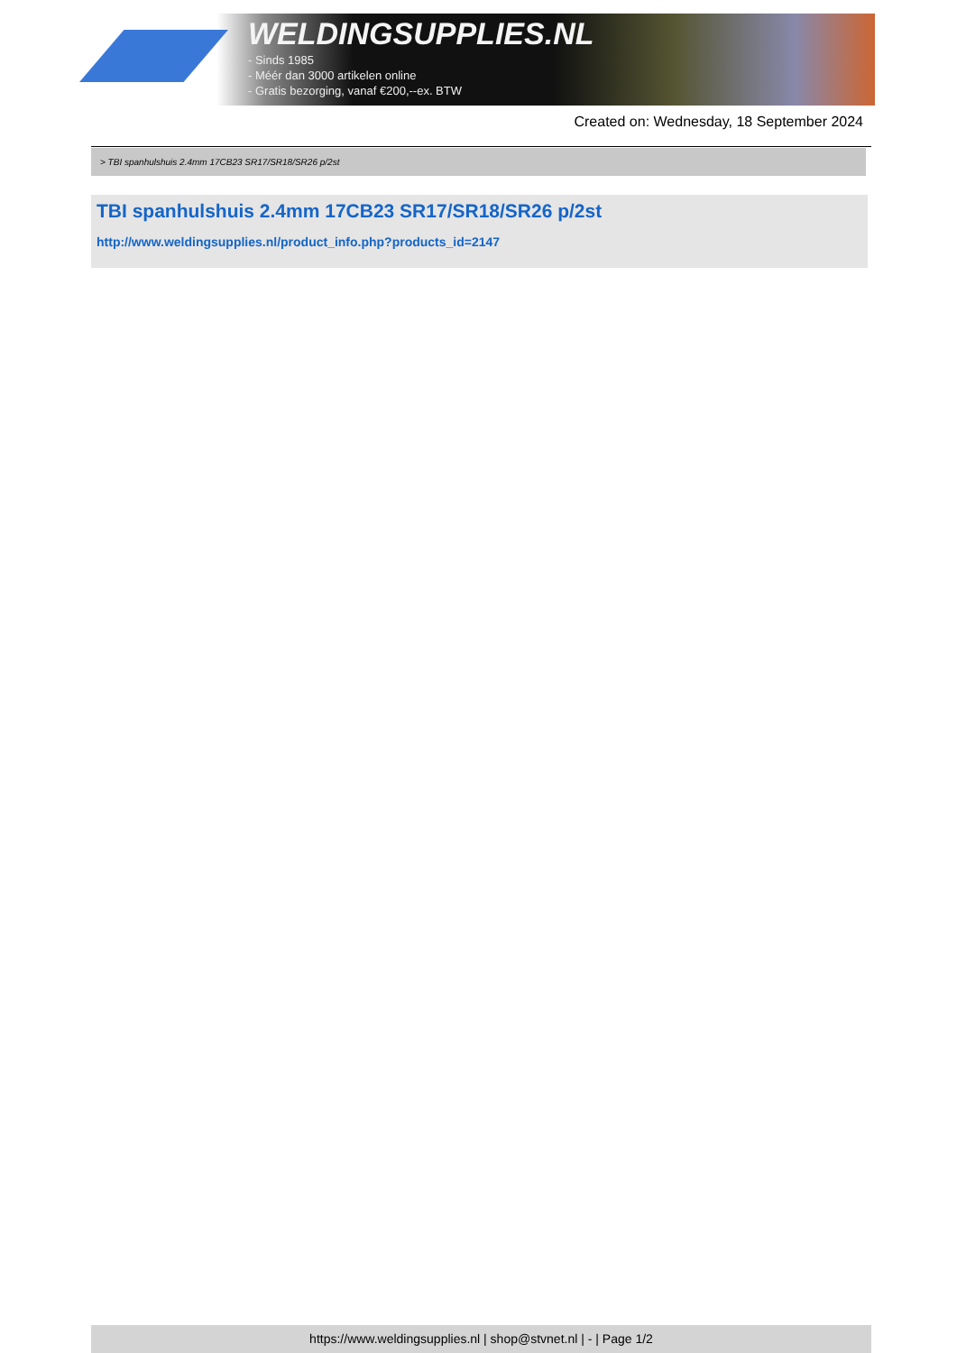WELDINGSUPPLIES.NL
- Sinds 1985
- Méér dan 3000 artikelen online
- Gratis bezorging, vanaf €200,--ex. BTW
Created on: Wednesday, 18 September 2024
> TBI spanhulshuis 2.4mm 17CB23 SR17/SR18/SR26 p/2st
TBI spanhulshuis 2.4mm 17CB23 SR17/SR18/SR26 p/2st
http://www.weldingsupplies.nl/product_info.php?products_id=2147
https://www.weldingsupplies.nl | shop@stvnet.nl | - | Page 1/2